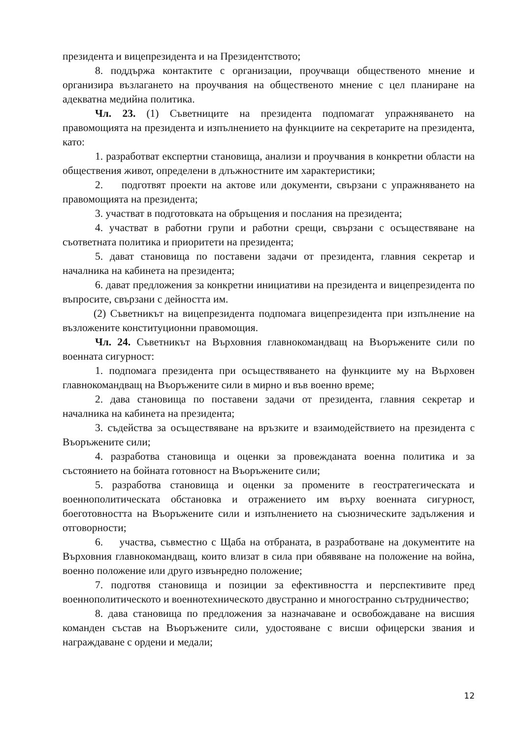президента и вицепрезидента и на Президентството;
8. поддържа контактите с организации, проучващи общественото мнение и организира възлагането на проучвания на общественото мнение с цел планиране на адекватна медийна политика.
Чл. 23. (1) Съветниците на президента подпомагат упражняването на правомощията на президента и изпълнението на функциите на секретарите на президента, като:
1. разработват експертни становища, анализи и проучвания в конкретни области на обществения живот, определени в длъжностните им характеристики;
2. подготвят проекти на актове или документи, свързани с упражняването на правомощията на президента;
3. участват в подготовката на обръщения и послания на президента;
4. участват в работни групи и работни срещи, свързани с осъществяване на съответната политика и приоритети на президента;
5. дават становища по поставени задачи от президента, главния секретар и началника на кабинета на президента;
6. дават предложения за конкретни инициативи на президента и вицепрезидента по въпросите, свързани с дейността им.
(2) Съветникът на вицепрезидента подпомага вицепрезидента при изпълнение на възложените конституционни правомощия.
Чл. 24. Съветникът на Върховния главнокомандващ на Въоръжените сили по военната сигурност:
1. подпомага президента при осъществяването на функциите му на Върховен главнокомандващ на Въоръжените сили в мирно и във военно време;
2. дава становища по поставени задачи от президента, главния секретар и началника на кабинета на президента;
3. съдейства за осъществяване на връзките и взаимодействието на президента с Въоръжените сили;
4. разработва становища и оценки за провежданата военна политика и за състоянието на бойната готовност на Въоръжените сили;
5. разработва становища и оценки за промените в геостратегическата и военнополитическата обстановка и отражението им върху военната сигурност, боеготовността на Въоръжените сили и изпълнението на съюзническите задължения и отговорности;
6. участва, съвместно с Щаба на отбраната, в разработване на документите на Върховния главнокомандващ, които влизат в сила при обявяване на положение на война, военно положение или друго извънредно положение;
7. подготвя становища и позиции за ефективността и перспективите пред военнополитическото и военнотехническото двустранно и многостранно сътрудничество;
8. дава становища по предложения за назначаване и освобождаване на висшия команден състав на Въоръжените сили, удостояване с висши офицерски звания и награждаване с ордени и медали;
12